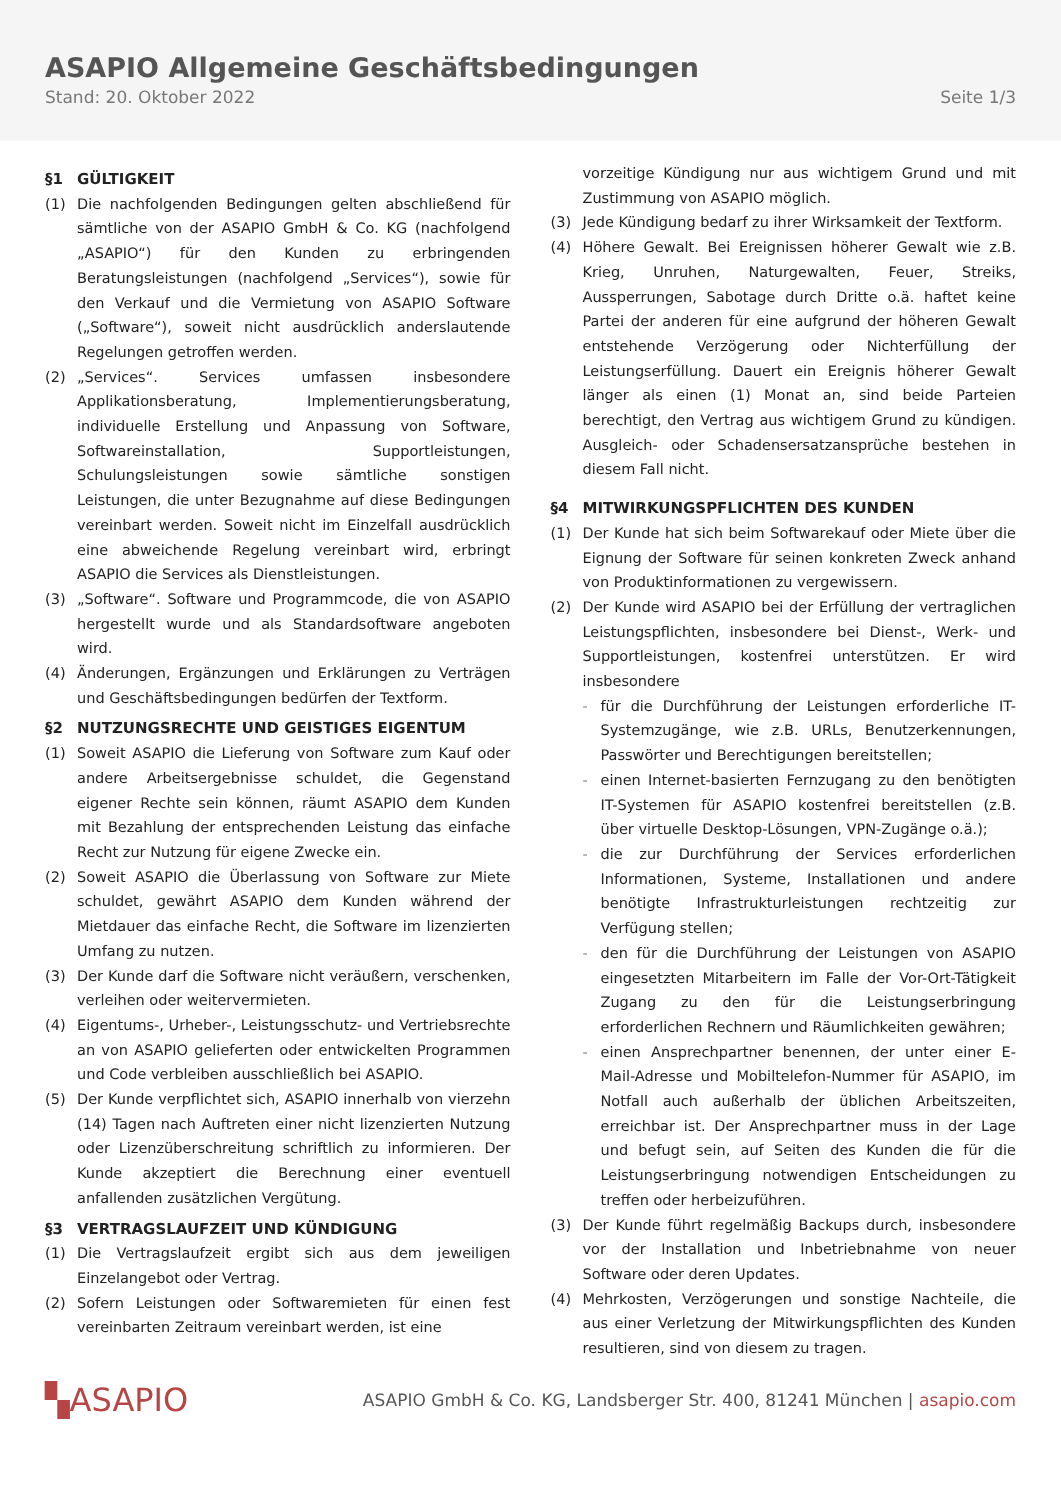ASAPIO Allgemeine Geschäftsbedingungen
Stand: 20. Oktober 2022 Seite 1/3
§1 GÜLTIGKEIT
(1) Die nachfolgenden Bedingungen gelten abschließend für sämtliche von der ASAPIO GmbH & Co. KG (nachfolgend „ASAPIO“) für den Kunden zu erbringenden Beratungsleistungen (nachfolgend „Services“), sowie für den Verkauf und die Vermietung von ASAPIO Software („Software“), soweit nicht ausdrücklich anderslautende Regelungen getroffen werden.
(2) „Services“. Services umfassen insbesondere Applikationsberatung, Implementierungsberatung, individuelle Erstellung und Anpassung von Software, Softwareinstallation, Supportleistungen, Schulungsleistungen sowie sämtliche sonstigen Leistungen, die unter Bezugnahme auf diese Bedingungen vereinbart werden. Soweit nicht im Einzelfall ausdrücklich eine abweichende Regelung vereinbart wird, erbringt ASAPIO die Services als Dienstleistungen.
(3) „Software“. Software und Programmcode, die von ASAPIO hergestellt wurde und als Standardsoftware angeboten wird.
(4) Änderungen, Ergänzungen und Erklärungen zu Verträgen und Geschäftsbedingungen bedürfen der Textform.
§2 NUTZUNGSRECHTE UND GEISTIGES EIGENTUM
(1) Soweit ASAPIO die Lieferung von Software zum Kauf oder andere Arbeitsergebnisse schuldet, die Gegenstand eigener Rechte sein können, räumt ASAPIO dem Kunden mit Bezahlung der entsprechenden Leistung das einfache Recht zur Nutzung für eigene Zwecke ein.
(2) Soweit ASAPIO die Überlassung von Software zur Miete schuldet, gewährt ASAPIO dem Kunden während der Mietdauer das einfache Recht, die Software im lizenzierten Umfang zu nutzen.
(3) Der Kunde darf die Software nicht veräußern, verschenken, verleihen oder weitervermieten.
(4) Eigentums-, Urheber-, Leistungsschutz- und Vertriebsrechte an von ASAPIO gelieferten oder entwickelten Programmen und Code verbleiben ausschließlich bei ASAPIO.
(5) Der Kunde verpflichtet sich, ASAPIO innerhalb von vierzehn (14) Tagen nach Auftreten einer nicht lizenzierten Nutzung oder Lizenzüberschreitung schriftlich zu informieren. Der Kunde akzeptiert die Berechnung einer eventuell anfallenden zusätzlichen Vergütung.
§3 VERTRAGSLAUFZEIT UND KÜNDIGUNG
(1) Die Vertragslaufzeit ergibt sich aus dem jeweiligen Einzelangebot oder Vertrag.
(2) Sofern Leistungen oder Softwaremieten für einen fest vereinbarten Zeitraum vereinbart werden, ist eine
vorzeitige Kündigung nur aus wichtigem Grund und mit Zustimmung von ASAPIO möglich.
(3) Jede Kündigung bedarf zu ihrer Wirksamkeit der Textform.
(4) Höhere Gewalt. Bei Ereignissen höherer Gewalt wie z.B. Krieg, Unruhen, Naturgewalten, Feuer, Streiks, Aussperrungen, Sabotage durch Dritte o.ä. haftet keine Partei der anderen für eine aufgrund der höheren Gewalt entstehende Verzögerung oder Nichterfüllung der Leistungserfüllung. Dauert ein Ereignis höherer Gewalt länger als einen (1) Monat an, sind beide Parteien berechtigt, den Vertrag aus wichtigem Grund zu kündigen. Ausgleich- oder Schadensersatzansprüche bestehen in diesem Fall nicht.
§4 MITWIRKUNGSPFLICHTEN DES KUNDEN
(1) Der Kunde hat sich beim Softwarekauf oder Miete über die Eignung der Software für seinen konkreten Zweck anhand von Produktinformationen zu vergewissern.
(2) Der Kunde wird ASAPIO bei der Erfüllung der vertraglichen Leistungspflichten, insbesondere bei Dienst-, Werk- und Supportleistungen, kostenfrei unterstützen. Er wird insbesondere
- für die Durchführung der Leistungen erforderliche IT-Systemzugänge, wie z.B. URLs, Benutzerkennungen, Passwörter und Berechtigungen bereitstellen;
- einen Internet-basierten Fernzugang zu den benötigten IT-Systemen für ASAPIO kostenfrei bereitstellen (z.B. über virtuelle Desktop-Lösungen, VPN-Zugänge o.ä.);
- die zur Durchführung der Services erforderlichen Informationen, Systeme, Installationen und andere benötigte Infrastrukturleistungen rechtzeitig zur Verfügung stellen;
- den für die Durchführung der Leistungen von ASAPIO eingesetzten Mitarbeitern im Falle der Vor-Ort-Tätigkeit Zugang zu den für die Leistungserbringung erforderlichen Rechnern und Räumlichkeiten gewähren;
- einen Ansprechpartner benennen, der unter einer E-Mail-Adresse und Mobiltelefon-Nummer für ASAPIO, im Notfall auch außerhalb der üblichen Arbeitszeiten, erreichbar ist. Der Ansprechpartner muss in der Lage und befugt sein, auf Seiten des Kunden die für die Leistungserbringung notwendigen Entscheidungen zu treffen oder herbeizuführen.
(3) Der Kunde führt regelmäßig Backups durch, insbesondere vor der Installation und Inbetriebnahme von neuer Software oder deren Updates.
(4) Mehrkosten, Verzögerungen und sonstige Nachteile, die aus einer Verletzung der Mitwirkungspflichten des Kunden resultieren, sind von diesem zu tragen.
▚ASAPIO ASAPIO GmbH & Co. KG, Landsberger Str. 400, 81241 München | asapio.com